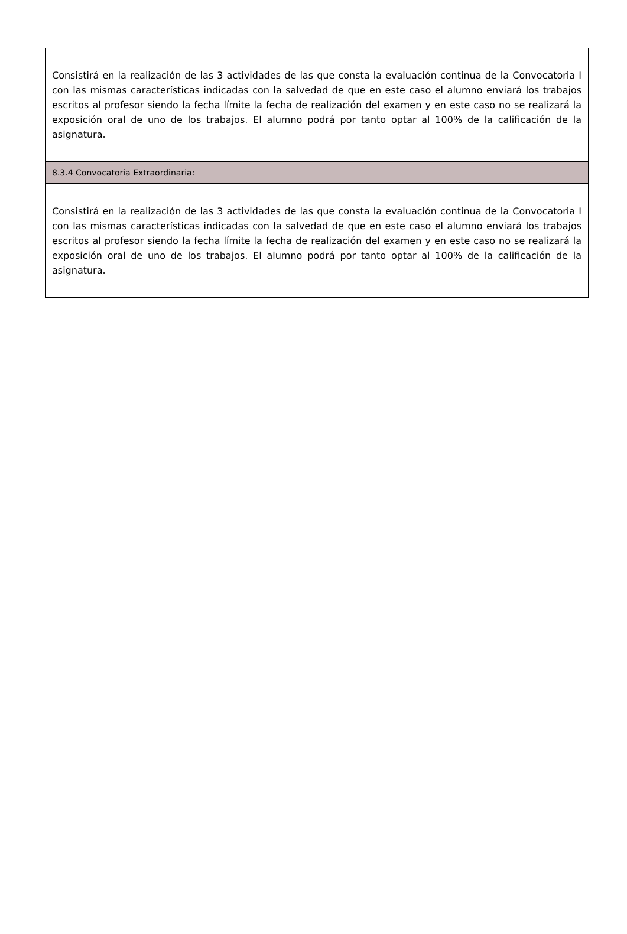Consistirá en la realización de las 3 actividades de las que consta la evaluación continua de la Convocatoria I con las mismas características indicadas con la salvedad de que en este caso el alumno enviará los trabajos escritos al profesor siendo la fecha límite la fecha de realización del examen y en este caso no se realizará la exposición oral de uno de los trabajos. El alumno podrá por tanto optar al 100% de la calificación de la asignatura.
8.3.4 Convocatoria Extraordinaria:
Consistirá en la realización de las 3 actividades de las que consta la evaluación continua de la Convocatoria I con las mismas características indicadas con la salvedad de que en este caso el alumno enviará los trabajos escritos al profesor siendo la fecha límite la fecha de realización del examen y en este caso no se realizará la exposición oral de uno de los trabajos. El alumno podrá por tanto optar al 100% de la calificación de la asignatura.